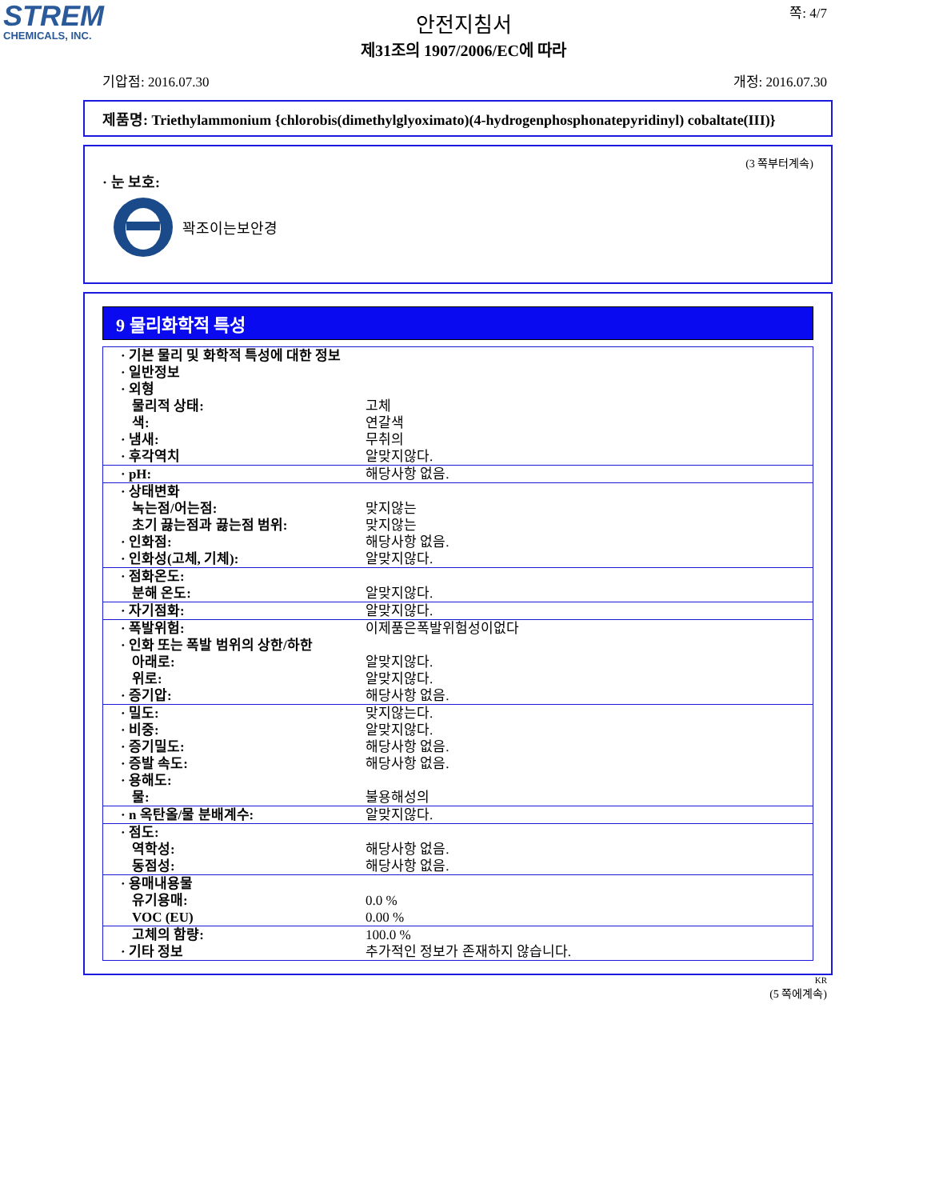STREM
CHEMICALS, INC.
쪽: 4/7
안전지침서
제31조의 1907/2006/EC에 따라
기압점: 2016.07.30 개정: 2016.07.30
제품명: Triethylammonium {chlorobis(dimethylglyoximato)(4-hydrogenphosphonatepyridinyl) cobaltate(III)}
(3 쪽부터계속)
· 눈 보호:
꽉조이는보안경
9 물리화학적 특성
| · 기본 물리 및 화학적 특성에 대한 정보 | |
| · 일반정보 | |
| · 외형 | |
| 물리적 상태: | 고체 |
| 색: | 연갈색 |
| · 냄새: | 무취의 |
| · 후각역치 | 알맞지않다. |
| · pH: | 해당사항 없음. |
| · 상태변화 | |
| 녹는점/어는점: | 맞지않는 |
| 초기 끓는점과 끓는점 범위: | 맞지않는 |
| · 인화점: | 해당사항 없음. |
| · 인화성(고체, 기체): | 알맞지않다. |
| · 점화온도: | |
| 분해 온도: | 알맞지않다. |
| · 자기점화: | 알맞지않다. |
| · 폭발위험: | 이제품은폭발위험성이없다 |
| · 인화 또는 폭발 범위의 상한/하한 | |
| 아래로: | 알맞지않다. |
| 위로: | 알맞지않다. |
| · 증기압: | 해당사항 없음. |
| · 밀도: | 맞지않는다. |
| · 비중: | 알맞지않다. |
| · 증기밀도: | 해당사항 없음. |
| · 증발 속도: | 해당사항 없음. |
| · 용해도: | |
| 물: | 불용해성의 |
| · n 옥탄올/물 분배계수: | 알맞지않다. |
| · 점도: | |
| 역학성: | 해당사항 없음. |
| 동점성: | 해당사항 없음. |
| · 용매내용물 | |
| 유기용매: | 0.0 % |
| VOC (EU) | 0.00 % |
| 고체의 함량: | 100.0 % |
| · 기타 정보 | 추가적인 정보가 존재하지 않습니다. |
KR
(5 쪽에계속)